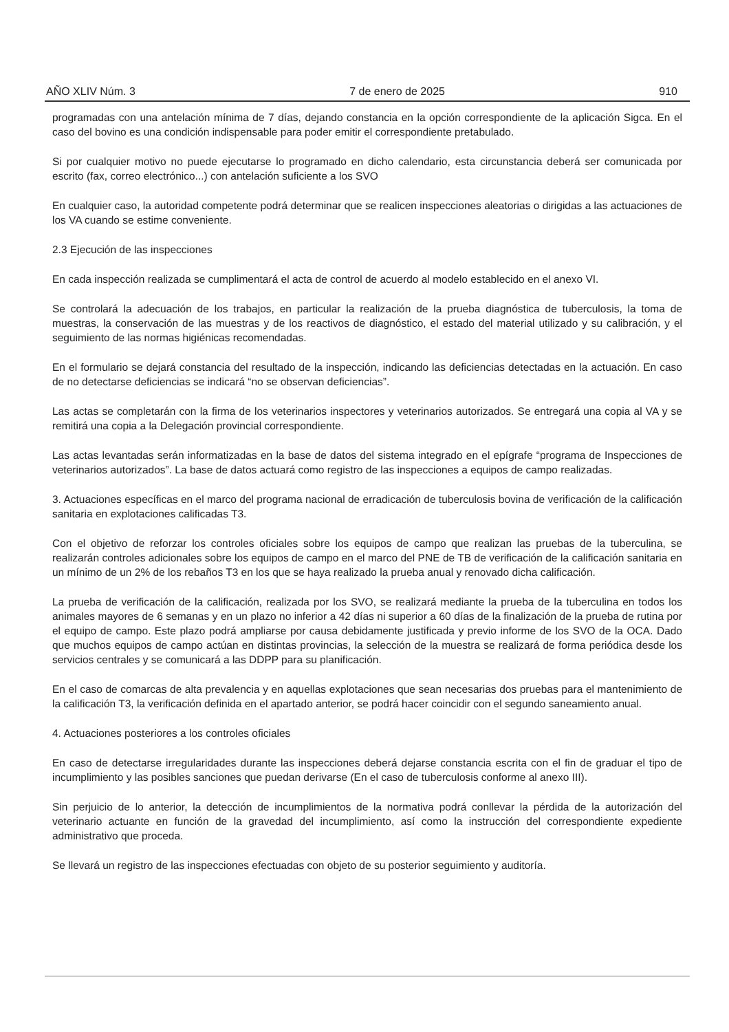AÑO XLIV Núm. 3 7 de enero de 2025 910
programadas con una antelación mínima de 7 días, dejando constancia en la opción correspondiente de la aplicación Sigca. En el caso del bovino es una condición indispensable para poder emitir el correspondiente pretabulado.
Si por cualquier motivo no puede ejecutarse lo programado en dicho calendario, esta circunstancia deberá ser comunicada por escrito (fax, correo electrónico...) con antelación suficiente a los SVO
En cualquier caso, la autoridad competente podrá determinar que se realicen inspecciones aleatorias o dirigidas a las actuaciones de los VA cuando se estime conveniente.
2.3 Ejecución de las inspecciones
En cada inspección realizada se cumplimentará el acta de control de acuerdo al modelo establecido en el anexo VI.
Se controlará la adecuación de los trabajos, en particular la realización de la prueba diagnóstica de tuberculosis, la toma de muestras, la conservación de las muestras y de los reactivos de diagnóstico, el estado del material utilizado y su calibración, y el seguimiento de las normas higiénicas recomendadas.
En el formulario se dejará constancia del resultado de la inspección, indicando las deficiencias detectadas en la actuación. En caso de no detectarse deficiencias se indicará “no se observan deficiencias”.
Las actas se completarán con la firma de los veterinarios inspectores y veterinarios autorizados. Se entregará una copia al VA y se remitirá una copia a la Delegación provincial correspondiente.
Las actas levantadas serán informatizadas en la base de datos del sistema integrado en el epígrafe “programa de Inspecciones de veterinarios autorizados”. La base de datos actuará como registro de las inspecciones a equipos de campo realizadas.
3. Actuaciones específicas en el marco del programa nacional de erradicación de tuberculosis bovina de verificación de la calificación sanitaria en explotaciones calificadas T3.
Con el objetivo de reforzar los controles oficiales sobre los equipos de campo que realizan las pruebas de la tuberculina, se realizarán controles adicionales sobre los equipos de campo en el marco del PNE de TB de verificación de la calificación sanitaria en un mínimo de un 2% de los rebaños T3 en los que se haya realizado la prueba anual y renovado dicha calificación.
La prueba de verificación de la calificación, realizada por los SVO, se realizará mediante la prueba de la tuberculina en todos los animales mayores de 6 semanas y en un plazo no inferior a 42 días ni superior a 60 días de la finalización de la prueba de rutina por el equipo de campo. Este plazo podrá ampliarse por causa debidamente justificada y previo informe de los SVO de la OCA. Dado que muchos equipos de campo actúan en distintas provincias, la selección de la muestra se realizará de forma periódica desde los servicios centrales y se comunicará a las DDPP para su planificación.
En el caso de comarcas de alta prevalencia y en aquellas explotaciones que sean necesarias dos pruebas para el mantenimiento de la calificación T3, la verificación definida en el apartado anterior, se podrá hacer coincidir con el segundo saneamiento anual.
4. Actuaciones posteriores a los controles oficiales
En caso de detectarse irregularidades durante las inspecciones deberá dejarse constancia escrita con el fin de graduar el tipo de incumplimiento y las posibles sanciones que puedan derivarse (En el caso de tuberculosis conforme al anexo III).
Sin perjuicio de lo anterior, la detección de incumplimientos de la normativa podrá conllevar la pérdida de la autorización del veterinario actuante en función de la gravedad del incumplimiento, así como la instrucción del correspondiente expediente administrativo que proceda.
Se llevará un registro de las inspecciones efectuadas con objeto de su posterior seguimiento y auditoría.